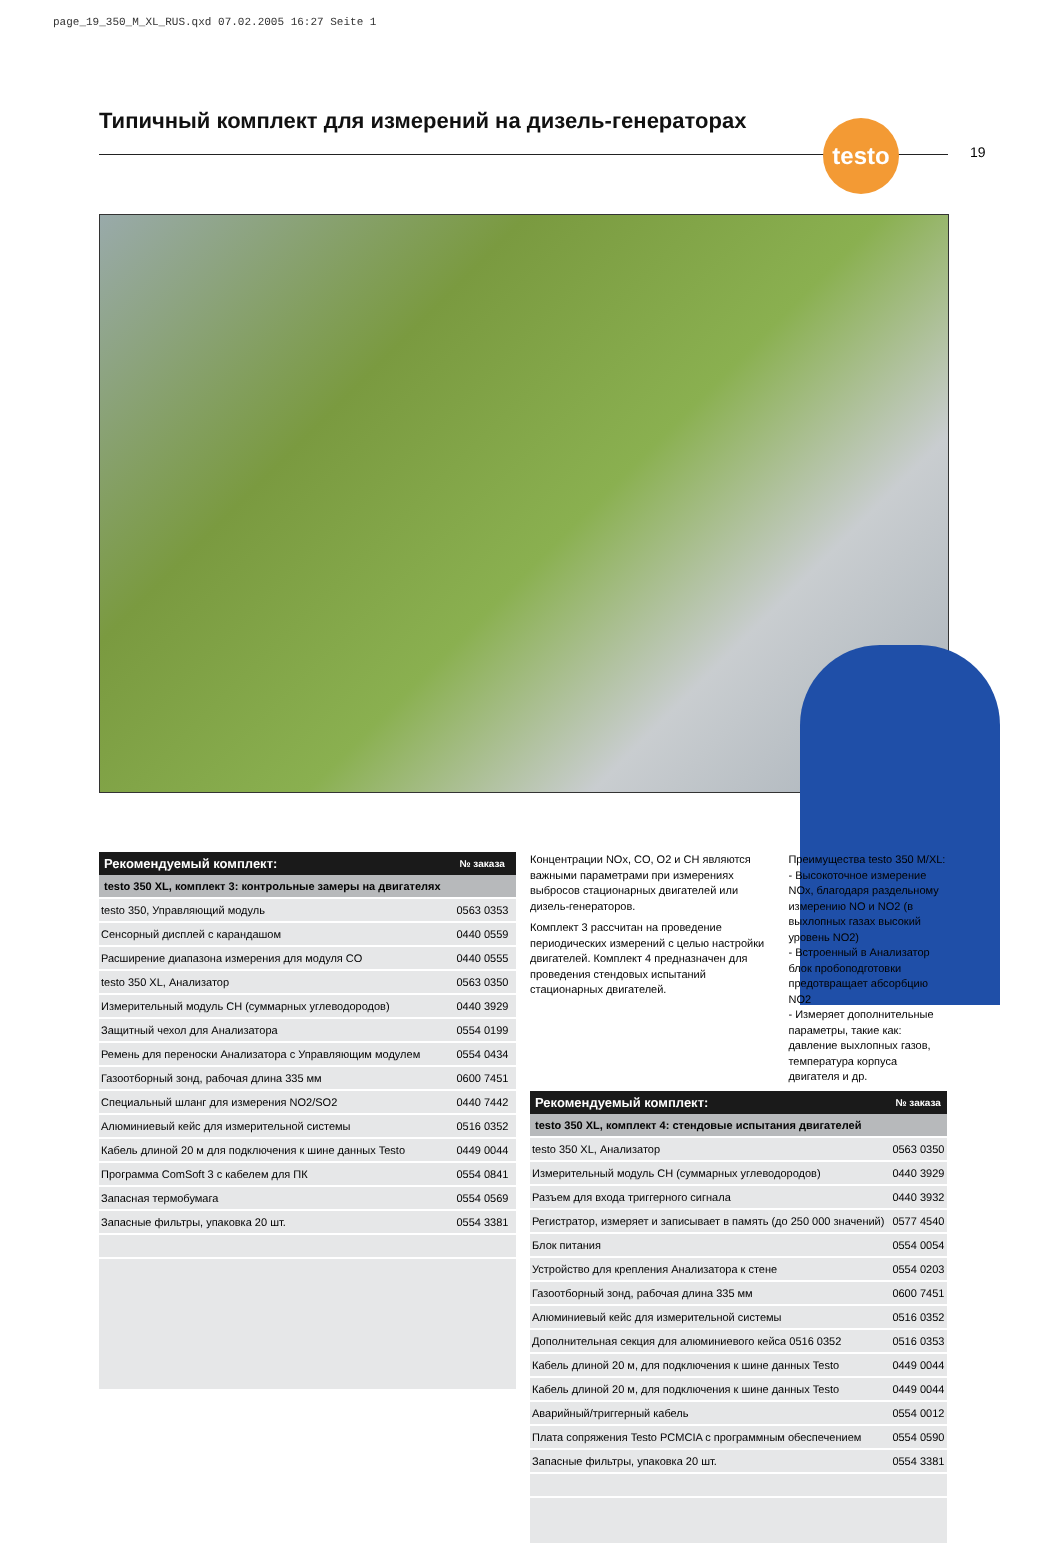page_19_350_M_XL_RUS.qxd 07.02.2005 16:27 Seite 1
Типичный комплект для измерений на дизель-генераторах
testo
19
| Рекомендуемый комплект: | № заказа |
| --- | --- |
| testo 350 XL, комплект 3: контрольные замеры на двигателях | |
| testo 350, Управляющий модуль | 0563 0353 |
| Сенсорный дисплей с карандашом | 0440 0559 |
| Расширение диапазона измерения для модуля CO | 0440 0555 |
| testo 350 XL, Анализатор | 0563 0350 |
| Измерительный модуль CH (суммарных углеводородов) | 0440 3929 |
| Защитный чехол для Анализатора | 0554 0199 |
| Ремень для переноски Анализатора с Управляющим модулем | 0554 0434 |
| Газоотборный зонд, рабочая длина 335 мм | 0600 7451 |
| Специальный шланг для измерения NO2/SO2 | 0440 7442 |
| Алюминиевый кейс для измерительной системы | 0516 0352 |
| Кабель длиной 20 м для подключения к шине данных Testo | 0449 0044 |
| Программа ComSoft 3 с кабелем для ПК | 0554 0841 |
| Запасная термобумага | 0554 0569 |
| Запасные фильтры, упаковка 20 шт. | 0554 3381 |
Концентрации NOx, CO, O2 и CH являются важными параметрами при измерениях выбросов стационарных двигателей или дизель-генераторов.
Комплект 3 рассчитан на проведение периодических измерений с целью настройки двигателей. Комплект 4 предназначен для проведения стендовых испытаний стационарных двигателей.
Преимущества testo 350 M/XL:
- Высокоточное измерение NOx, благодаря раздельному измерению NO и NO2 (в выхлопных газах высокий уровень NO2)
- Встроенный в Анализатор блок пробоподготовки предотвращает абсорбцию NO2
- Измеряет дополнительные параметры, такие как: давление выхлопных газов, температура корпуса двигателя и др.
| Рекомендуемый комплект: | № заказа |
| --- | --- |
| testo 350 XL, комплект 4: стендовые испытания двигателей | |
| testo 350 XL, Анализатор | 0563 0350 |
| Измерительный модуль CH (суммарных углеводородов) | 0440 3929 |
| Разъем для входа триггерного сигнала | 0440 3932 |
| Регистратор, измеряет и записывает в память (до 250 000 значений) | 0577 4540 |
| Блок питания | 0554 0054 |
| Устройство для крепления Анализатора к стене | 0554 0203 |
| Газоотборный зонд, рабочая длина 335 мм | 0600 7451 |
| Алюминиевый кейс для измерительной системы | 0516 0352 |
| Дополнительная секция для алюминиевого кейса 0516 0352 | 0516 0353 |
| Кабель длиной 20 м, для подключения к шине данных Testo | 0449 0044 |
| Кабель длиной 20 м, для подключения к шине данных Testo | 0449 0044 |
| Аварийный/триггерный кабель | 0554 0012 |
| Плата сопряжения Testo PCMCIA с программным обеспечением | 0554 0590 |
| Запасные фильтры, упаковка 20 шт. | 0554 3381 |